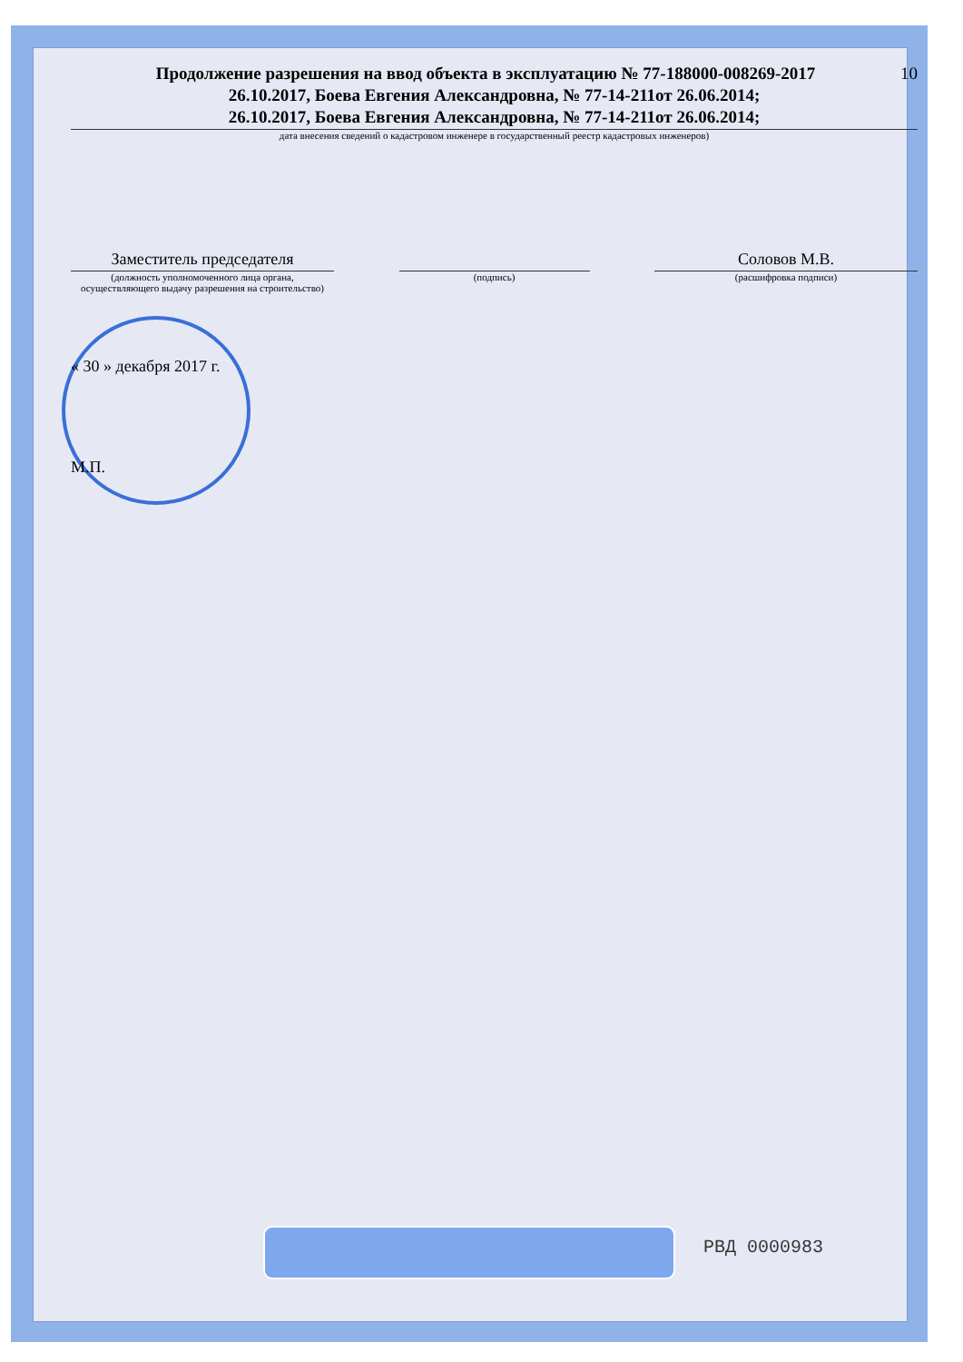Продолжение разрешения на ввод объекта в эксплуатацию № 77-188000-008269-2017 10
26.10.2017, Боева Евгения Александровна, № 77-14-211от 26.06.2014;
26.10.2017, Боева Евгения Александровна, № 77-14-211от 26.06.2014;
дата внесения сведений о кадастровом инженере в государственный реестр кадастровых инженеров)
Заместитель председателя
(должность уполномоченного лица органа, осуществляющего выдачу разрешения на строительство)
(подпись)
Соловов М.В.
(расшифровка подписи)
« 30 » декабря 2017 г.
М.П.
РВД 0000983